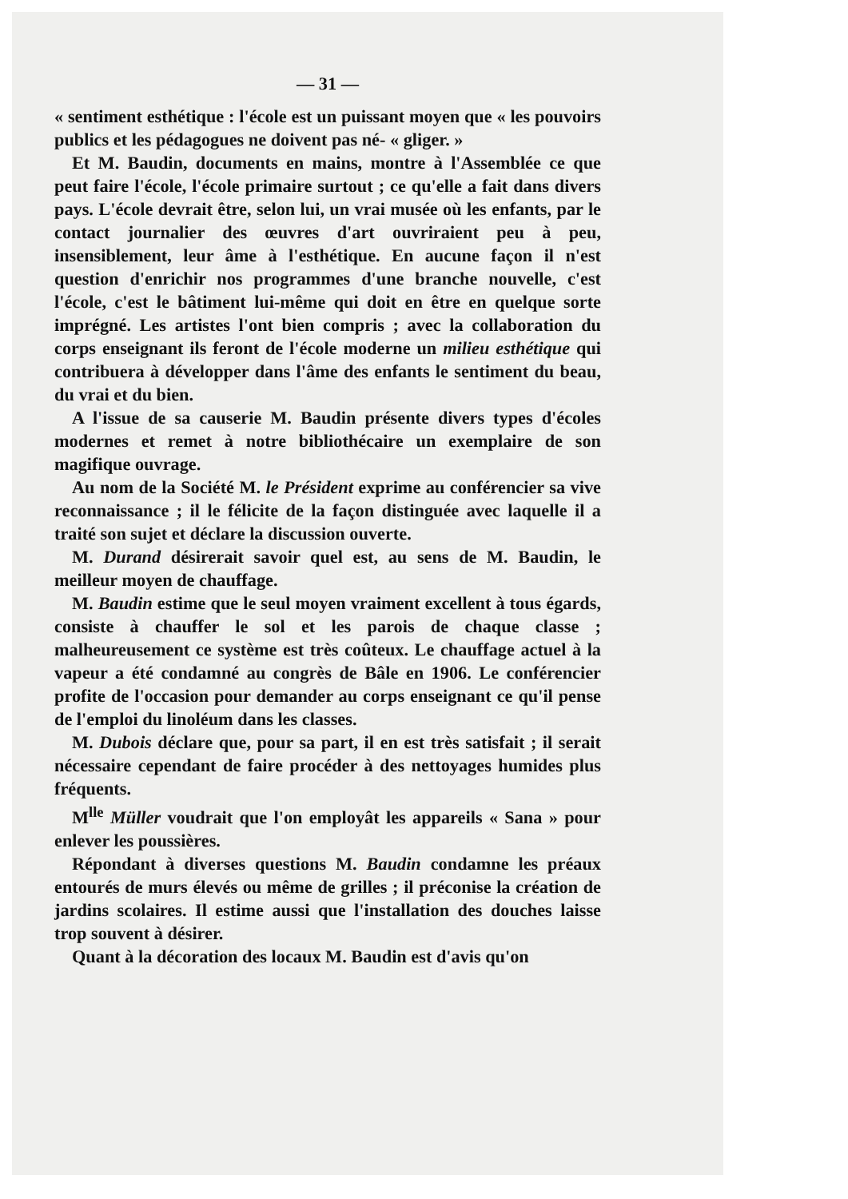— 31 —
« sentiment esthétique : l'école est un puissant moyen que « les pouvoirs publics et les pédagogues ne doivent pas né- « gliger. »
Et M. Baudin, documents en mains, montre à l'Assemblée ce que peut faire l'école, l'école primaire surtout ; ce qu'elle a fait dans divers pays. L'école devrait être, selon lui, un vrai musée où les enfants, par le contact journalier des œuvres d'art ouvriraient peu à peu, insensiblement, leur âme à l'esthétique. En aucune façon il n'est question d'enrichir nos programmes d'une branche nouvelle, c'est l'école, c'est le bâtiment lui-même qui doit en être en quelque sorte imprégné. Les artistes l'ont bien compris ; avec la collaboration du corps enseignant ils feront de l'école moderne un milieu esthétique qui contribuera à développer dans l'âme des enfants le sentiment du beau, du vrai et du bien.
A l'issue de sa causerie M. Baudin présente divers types d'écoles modernes et remet à notre bibliothécaire un exemplaire de son magifique ouvrage.
Au nom de la Société M. le Président exprime au conférencier sa vive reconnaissance ; il le félicite de la façon distinguée avec laquelle il a traité son sujet et déclare la discussion ouverte.
M. Durand désirerait savoir quel est, au sens de M. Baudin, le meilleur moyen de chauffage.
M. Baudin estime que le seul moyen vraiment excellent à tous égards, consiste à chauffer le sol et les parois de chaque classe ; malheureusement ce système est très coûteux. Le chauffage actuel à la vapeur a été condamné au congrès de Bâle en 1906. Le conférencier profite de l'occasion pour demander au corps enseignant ce qu'il pense de l'emploi du linoléum dans les classes.
M. Dubois déclare que, pour sa part, il en est très satisfait ; il serait nécessaire cependant de faire procéder à des nettoyages humides plus fréquents.
M<sup>lle</sup> Müller voudrait que l'on employât les appareils « Sana » pour enlever les poussières.
Répondant à diverses questions M. Baudin condamne les préaux entourés de murs élevés ou même de grilles ; il préconise la création de jardins scolaires. Il estime aussi que l'installation des douches laisse trop souvent à désirer.
Quant à la décoration des locaux M. Baudin est d'avis qu'on